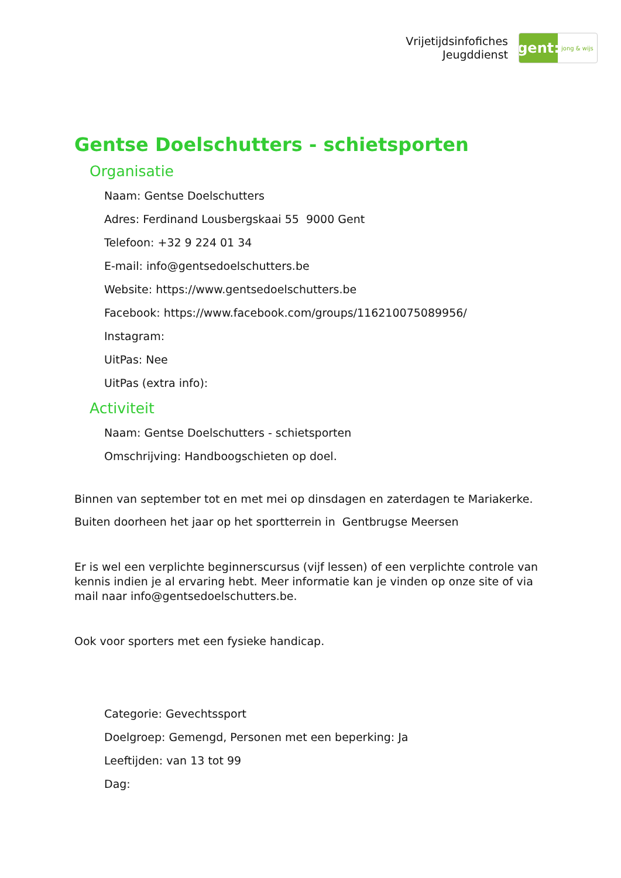Vrijetijdsinfofiches
Jeugddienst
gent:
jong & wijs
Gentse Doelschutters - schietsporten
Organisatie
Naam: Gentse Doelschutters
Adres: Ferdinand Lousbergskaai 55 9000 Gent
Telefoon: +32 9 224 01 34
E-mail: info@gentsedoelschutters.be
Website: https://www.gentsedoelschutters.be
Facebook: https://www.facebook.com/groups/116210075089956/
Instagram:
UitPas: Nee
UitPas (extra info):
Activiteit
Naam: Gentse Doelschutters - schietsporten
Omschrijving: Handboogschieten op doel.
Binnen van september tot en met mei op dinsdagen en zaterdagen te Mariakerke.
Buiten doorheen het jaar op het sportterrein in Gentbrugse Meersen
Er is wel een verplichte beginnerscursus (vijf lessen) of een verplichte controle van kennis indien je al ervaring hebt. Meer informatie kan je vinden op onze site of via mail naar info@gentsedoelschutters.be.
Ook voor sporters met een fysieke handicap.
Categorie: Gevechtssport
Doelgroep: Gemengd, Personen met een beperking: Ja
Leeftijden: van 13 tot 99
Dag: